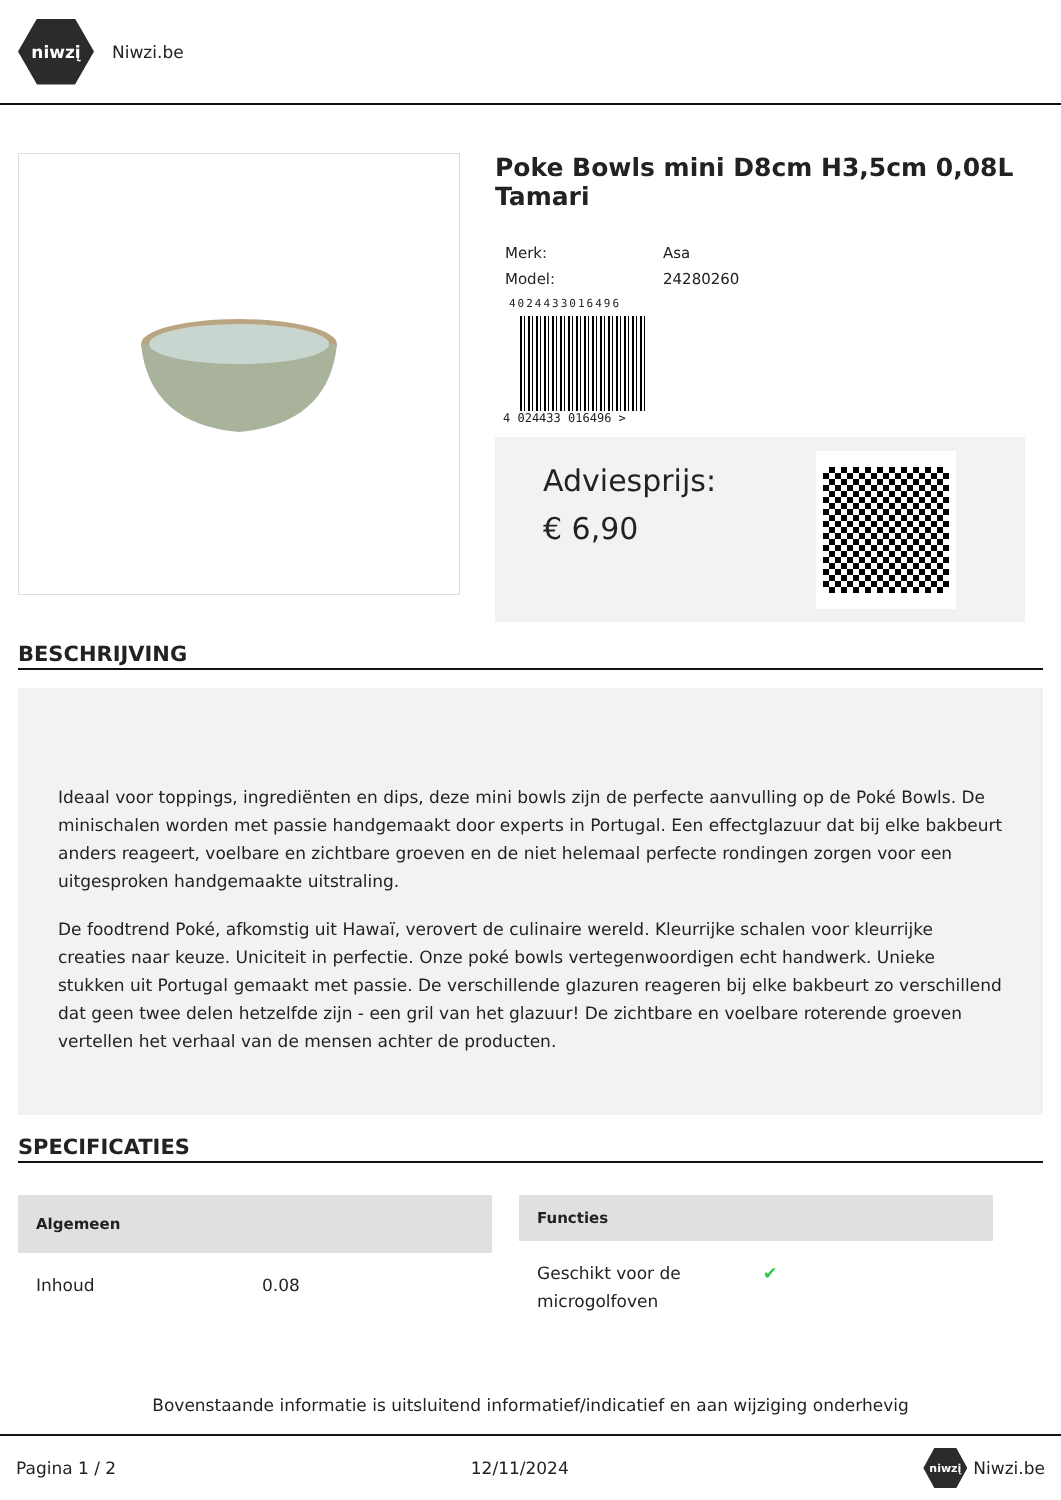niwzį
Niwzi.be
Poke Bowls mini D8cm H3,5cm 0,08L Tamari
| Merk: | Asa |
| Model: | 24280260 |
4024433016496
4 024433 016496 >
Adviesprijs:
€ 6,90
BESCHRIJVING
Ideaal voor toppings, ingrediënten en dips, deze mini bowls zijn de perfecte aanvulling op de Poké Bowls. De minischalen worden met passie handgemaakt door experts in Portugal. Een effectglazuur dat bij elke bakbeurt anders reageert, voelbare en zichtbare groeven en de niet helemaal perfecte rondingen zorgen voor een uitgesproken handgemaakte uitstraling.
De foodtrend Poké, afkomstig uit Hawaï, verovert de culinaire wereld. Kleurrijke schalen voor kleurrijke creaties naar keuze. Uniciteit in perfectie. Onze poké bowls vertegenwoordigen echt handwerk. Unieke stukken uit Portugal gemaakt met passie. De verschillende glazuren reageren bij elke bakbeurt zo verschillend dat geen twee delen hetzelfde zijn - een gril van het glazuur! De zichtbare en voelbare roterende groeven vertellen het verhaal van de mensen achter de producten.
SPECIFICATIES
| Algemeen | |
| --- | --- |
| Inhoud | 0.08 |
| Functies | |
| --- | --- |
| Geschikt voor de microgolfoven | ✔ |
Bovenstaande informatie is uitsluitend informatief/indicatief en aan wijziging onderhevig
Pagina 1 / 2 12/11/2024 niwzį Niwzi.be